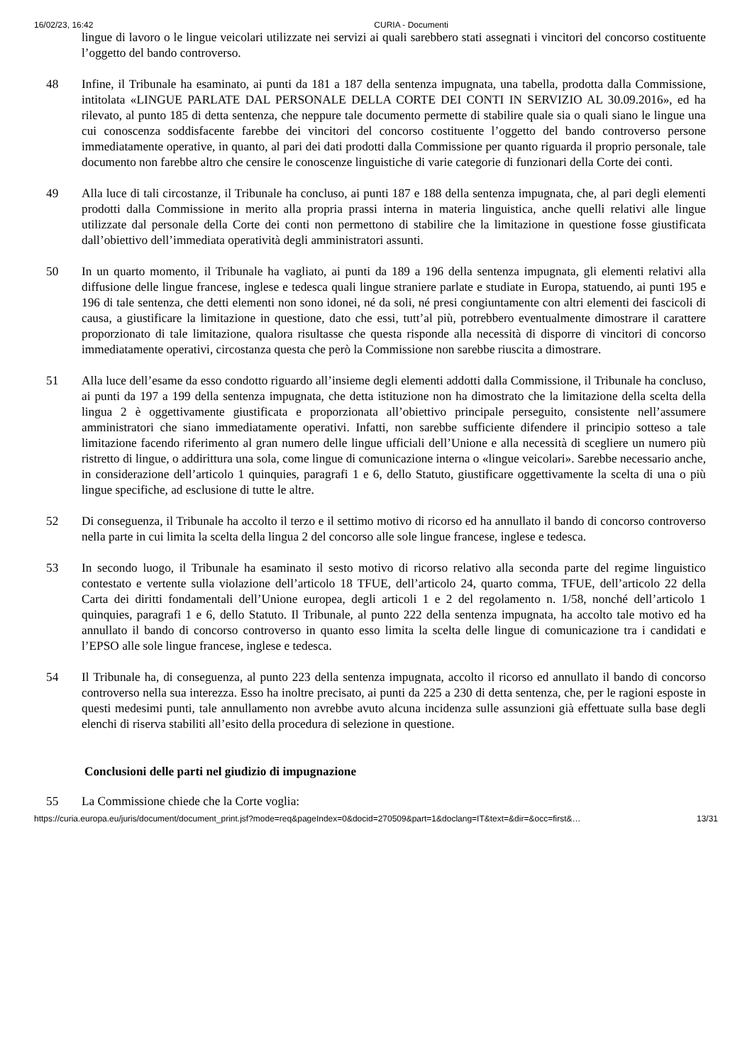16/02/23, 16:42 CURIA - Documenti
lingue di lavoro o le lingue veicolari utilizzate nei servizi ai quali sarebbero stati assegnati i vincitori del concorso costituente l’oggetto del bando controverso.
48 Infine, il Tribunale ha esaminato, ai punti da 181 a 187 della sentenza impugnata, una tabella, prodotta dalla Commissione, intitolata «LINGUE PARLATE DAL PERSONALE DELLA CORTE DEI CONTI IN SERVIZIO AL 30.09.2016», ed ha rilevato, al punto 185 di detta sentenza, che neppure tale documento permette di stabilire quale sia o quali siano le lingue una cui conoscenza soddisfacente farebbe dei vincitori del concorso costituente l’oggetto del bando controverso persone immediatamente operative, in quanto, al pari dei dati prodotti dalla Commissione per quanto riguarda il proprio personale, tale documento non farebbe altro che censire le conoscenze linguistiche di varie categorie di funzionari della Corte dei conti.
49 Alla luce di tali circostanze, il Tribunale ha concluso, ai punti 187 e 188 della sentenza impugnata, che, al pari degli elementi prodotti dalla Commissione in merito alla propria prassi interna in materia linguistica, anche quelli relativi alle lingue utilizzate dal personale della Corte dei conti non permettono di stabilire che la limitazione in questione fosse giustificata dall’obiettivo dell’immediata operatività degli amministratori assunti.
50 In un quarto momento, il Tribunale ha vagliato, ai punti da 189 a 196 della sentenza impugnata, gli elementi relativi alla diffusione delle lingue francese, inglese e tedesca quali lingue straniere parlate e studiate in Europa, statuendo, ai punti 195 e 196 di tale sentenza, che detti elementi non sono idonei, né da soli, né presi congiuntamente con altri elementi dei fascicoli di causa, a giustificare la limitazione in questione, dato che essi, tutt’al più, potrebbero eventualmente dimostrare il carattere proporzionato di tale limitazione, qualora risultasse che questa risponde alla necessità di disporre di vincitori di concorso immediatamente operativi, circostanza questa che però la Commissione non sarebbe riuscita a dimostrare.
51 Alla luce dell’esame da esso condotto riguardo all’insieme degli elementi addotti dalla Commissione, il Tribunale ha concluso, ai punti da 197 a 199 della sentenza impugnata, che detta istituzione non ha dimostrato che la limitazione della scelta della lingua 2 è oggettivamente giustificata e proporzionata all’obiettivo principale perseguito, consistente nell’assumere amministratori che siano immediatamente operativi. Infatti, non sarebbe sufficiente difendere il principio sotteso a tale limitazione facendo riferimento al gran numero delle lingue ufficiali dell’Unione e alla necessità di scegliere un numero più ristretto di lingue, o addirittura una sola, come lingue di comunicazione interna o «lingue veicolari». Sarebbe necessario anche, in considerazione dell’articolo 1 quinquies, paragrafi 1 e 6, dello Statuto, giustificare oggettivamente la scelta di una o più lingue specifiche, ad esclusione di tutte le altre.
52 Di conseguenza, il Tribunale ha accolto il terzo e il settimo motivo di ricorso ed ha annullato il bando di concorso controverso nella parte in cui limita la scelta della lingua 2 del concorso alle sole lingue francese, inglese e tedesca.
53 In secondo luogo, il Tribunale ha esaminato il sesto motivo di ricorso relativo alla seconda parte del regime linguistico contestato e vertente sulla violazione dell’articolo 18 TFUE, dell’articolo 24, quarto comma, TFUE, dell’articolo 22 della Carta dei diritti fondamentali dell’Unione europea, degli articoli 1 e 2 del regolamento n. 1/58, nonché dell’articolo 1 quinquies, paragrafi 1 e 6, dello Statuto. Il Tribunale, al punto 222 della sentenza impugnata, ha accolto tale motivo ed ha annullato il bando di concorso controverso in quanto esso limita la scelta delle lingue di comunicazione tra i candidati e l’EPSO alle sole lingue francese, inglese e tedesca.
54 Il Tribunale ha, di conseguenza, al punto 223 della sentenza impugnata, accolto il ricorso ed annullato il bando di concorso controverso nella sua interezza. Esso ha inoltre precisato, ai punti da 225 a 230 di detta sentenza, che, per le ragioni esposte in questi medesimi punti, tale annullamento non avrebbe avuto alcuna incidenza sulle assunzioni già effettuate sulla base degli elenchi di riserva stabiliti all’esito della procedura di selezione in questione.
Conclusioni delle parti nel giudizio di impugnazione
55 La Commissione chiede che la Corte voglia:
https://curia.europa.eu/juris/document/document_print.jsf?mode=req&pageIndex=0&docid=270509&part=1&doclang=IT&text=&dir=&occ=first&… 13/31